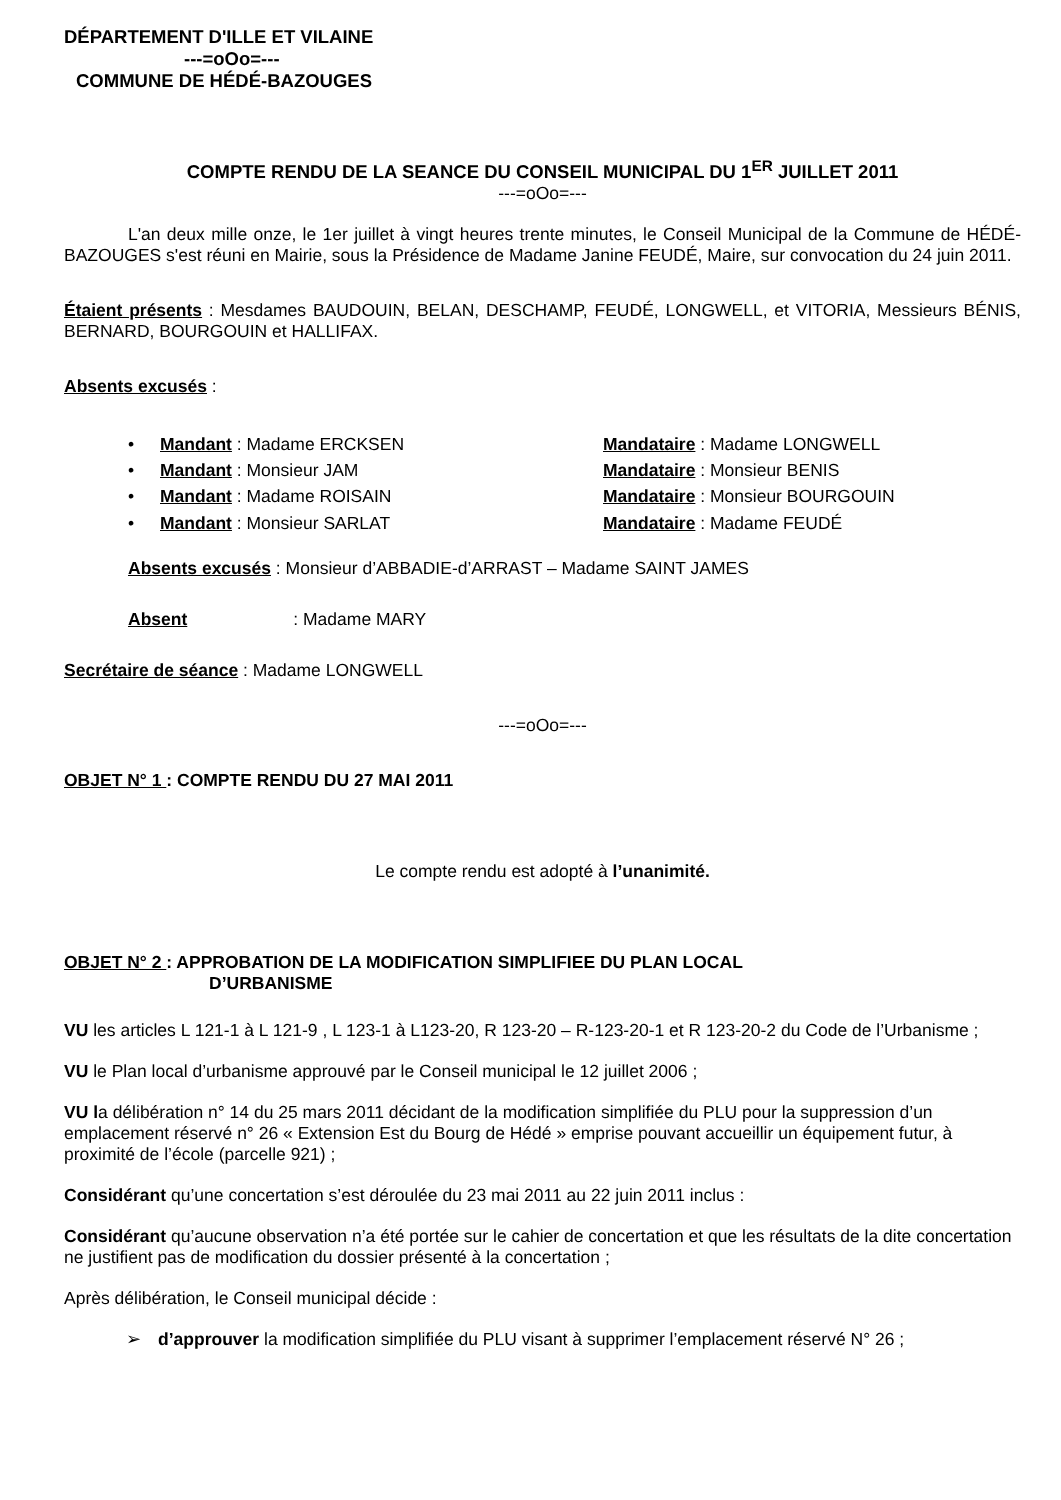DÉPARTEMENT D'ILLE ET VILAINE
---=oOo=---
COMMUNE DE HÉDÉ-BAZOUGES
COMPTE RENDU DE LA SEANCE DU CONSEIL MUNICIPAL DU 1<sup>ER</sup> JUILLET 2011
---=oOo=---
L'an deux mille onze, le 1er juillet à vingt heures trente minutes, le Conseil Municipal de la Commune de HÉDÉ-BAZOUGES s'est réuni en Mairie, sous la Présidence de Madame Janine FEUDÉ, Maire, sur convocation du 24 juin 2011.
Étaient présents : Mesdames BAUDOUIN, BELAN, DESCHAMP, FEUDÉ, LONGWELL, et VITORIA, Messieurs BÉNIS, BERNARD, BOURGOUIN et HALLIFAX.
Absents excusés :
Mandant : Madame ERCKSEN Mandataire : Madame LONGWELL
Mandant : Monsieur JAM Mandataire : Monsieur BENIS
Mandant : Madame ROISAIN Mandataire : Monsieur BOURGOUIN
Mandant : Monsieur SARLAT Mandataire : Madame FEUDÉ
Absents excusés : Monsieur d’ABBADIE-d’ARRAST – Madame SAINT JAMES
Absent : Madame MARY
Secrétaire de séance : Madame LONGWELL
---=oOo=---
OBJET N° 1 : COMPTE RENDU DU 27 MAI 2011
Le compte rendu est adopté à l’unanimité.
OBJET N° 2 : APPROBATION DE LA MODIFICATION SIMPLIFIEE DU PLAN LOCAL
D’URBANISME
VU les articles L 121-1 à L 121-9 , L 123-1 à L123-20, R 123-20 – R-123-20-1 et R 123-20-2 du Code de l’Urbanisme ;
VU le Plan local d’urbanisme approuvé par le Conseil municipal le 12 juillet 2006 ;
VU la délibération n° 14 du 25 mars 2011 décidant de la modification simplifiée du PLU pour la suppression d’un emplacement réservé n° 26 « Extension Est du Bourg de Hédé » emprise pouvant accueillir un équipement futur, à proximité de l’école (parcelle 921) ;
Considérant qu’une concertation s’est déroulée du 23 mai 2011 au 22 juin 2011 inclus :
Considérant qu’aucune observation n’a été portée sur le cahier de concertation et que les résultats de la dite concertation ne justifient pas de modification du dossier présenté à la concertation ;
Après délibération, le Conseil municipal décide :
➢ d’approuver la modification simplifiée du PLU visant à supprimer l’emplacement réservé N° 26 ;